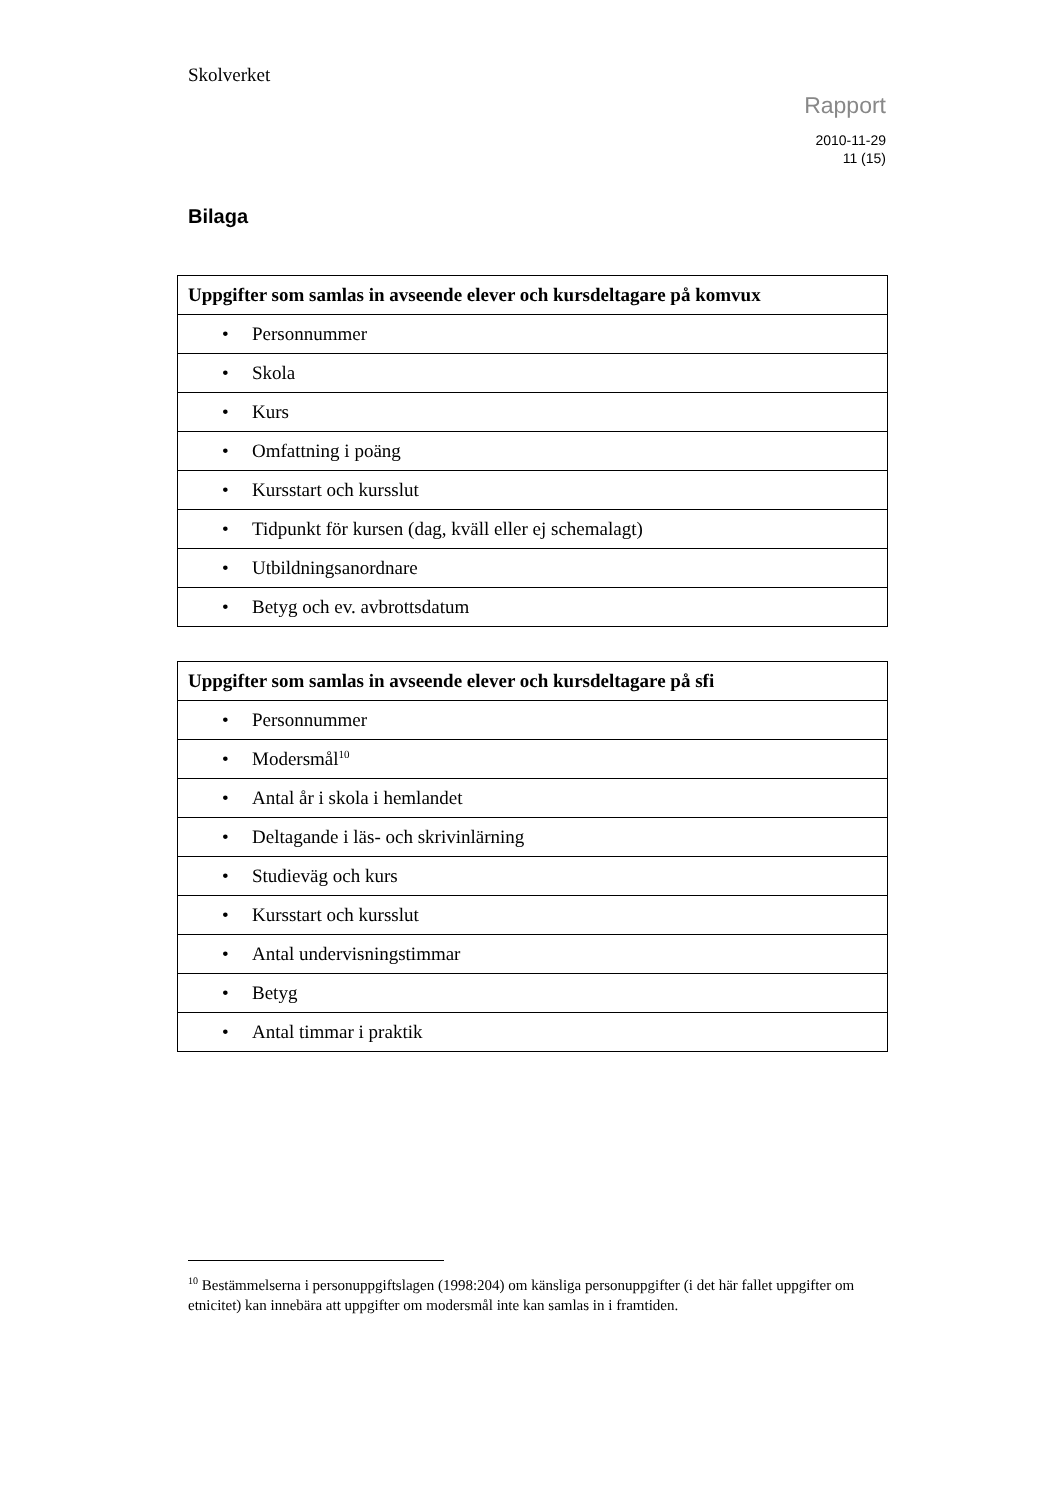Skolverket
Rapport
2010-11-29
11 (15)
Bilaga
| Uppgifter som samlas in avseende elever och kursdeltagare på komvux |
| --- |
| • Personnummer |
| • Skola |
| • Kurs |
| • Omfattning i poäng |
| • Kursstart och kursslut |
| • Tidpunkt för kursen (dag, kväll eller ej schemalagt) |
| • Utbildningsanordnare |
| • Betyg och ev. avbrottsdatum |
| Uppgifter som samlas in avseende elever och kursdeltagare på sfi |
| --- |
| • Personnummer |
| • Modersmål<sup>10</sup> |
| • Antal år i skola i hemlandet |
| • Deltagande i läs- och skrivinlärning |
| • Studieväg och kurs |
| • Kursstart och kursslut |
| • Antal undervisningstimmar |
| • Betyg |
| • Antal timmar i praktik |
<sup>10</sup> Bestämmelserna i personuppgiftslagen (1998:204) om känsliga personuppgifter (i det här fallet uppgifter om etnicitet) kan innebära att uppgifter om modersmål inte kan samlas in i framtiden.